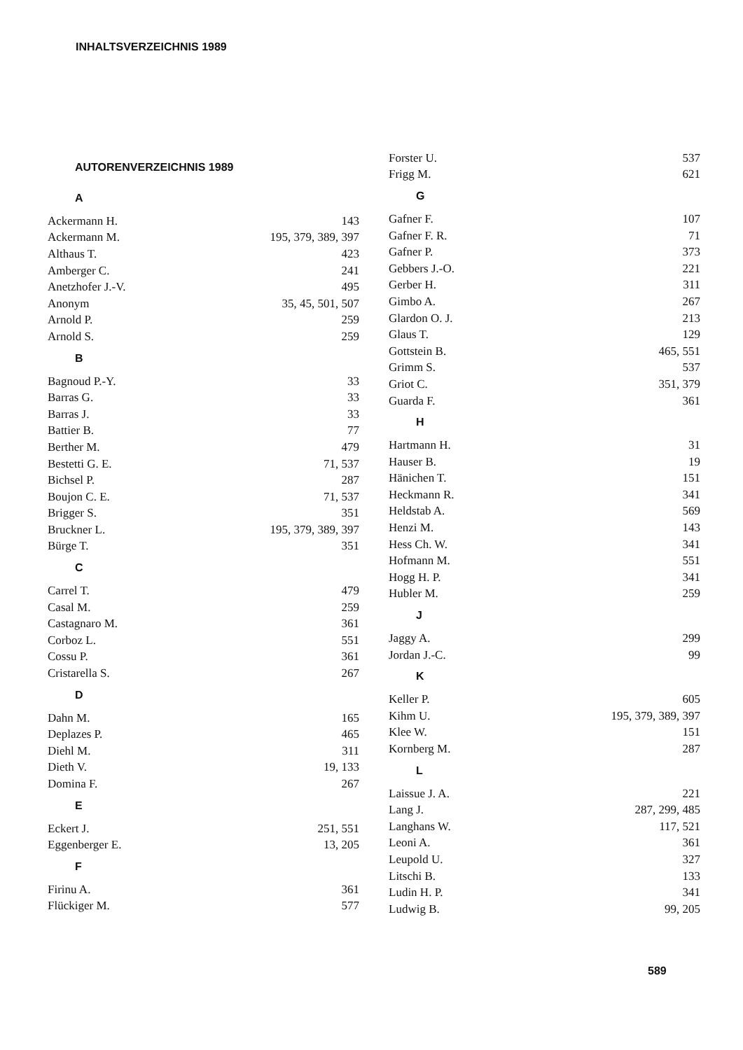INHALTSVERZEICHNIS 1989
AUTORENVERZEICHNIS 1989
A
| Ackermann H. | 143 |
| Ackermann M. | 195, 379, 389, 397 |
| Althaus T. | 423 |
| Amberger C. | 241 |
| Anetzhofer J.-V. | 495 |
| Anonym | 35, 45, 501, 507 |
| Arnold P. | 259 |
| Arnold S. | 259 |
B
| Bagnoud P.-Y. | 33 |
| Barras G. | 33 |
| Barras J. | 33 |
| Battier B. | 77 |
| Berther M. | 479 |
| Bestetti G. E. | 71, 537 |
| Bichsel P. | 287 |
| Boujon C. E. | 71, 537 |
| Brigger S. | 351 |
| Bruckner L. | 195, 379, 389, 397 |
| Bürge T. | 351 |
C
| Carrel T. | 479 |
| Casal M. | 259 |
| Castagnaro M. | 361 |
| Corboz L. | 551 |
| Cossu P. | 361 |
| Cristarella S. | 267 |
D
| Dahn M. | 165 |
| Deplazes P. | 465 |
| Diehl M. | 311 |
| Dieth V. | 19, 133 |
| Domina F. | 267 |
E
| Eckert J. | 251, 551 |
| Eggenberger E. | 13, 205 |
F
| Firinu A. | 361 |
| Flückiger M. | 577 |
| Forster U. | 537 |
| Frigg M. | 621 |
G
| Gafner F. | 107 |
| Gafner F. R. | 71 |
| Gafner P. | 373 |
| Gebbers J.-O. | 221 |
| Gerber H. | 311 |
| Gimbo A. | 267 |
| Glardon O. J. | 213 |
| Glaus T. | 129 |
| Gottstein B. | 465, 551 |
| Grimm S. | 537 |
| Griot C. | 351, 379 |
| Guarda F. | 361 |
H
| Hartmann H. | 31 |
| Hauser B. | 19 |
| Hänichen T. | 151 |
| Heckmann R. | 341 |
| Heldstab A. | 569 |
| Henzi M. | 143 |
| Hess Ch. W. | 341 |
| Hofmann M. | 551 |
| Hogg H. P. | 341 |
| Hubler M. | 259 |
J
| Jaggy A. | 299 |
| Jordan J.-C. | 99 |
K
| Keller P. | 605 |
| Kihm U. | 195, 379, 389, 397 |
| Klee W. | 151 |
| Kornberg M. | 287 |
L
| Laissue J. A. | 221 |
| Lang J. | 287, 299, 485 |
| Langhans W. | 117, 521 |
| Leoni A. | 361 |
| Leupold U. | 327 |
| Litschi B. | 133 |
| Ludin H. P. | 341 |
| Ludwig B. | 99, 205 |
589